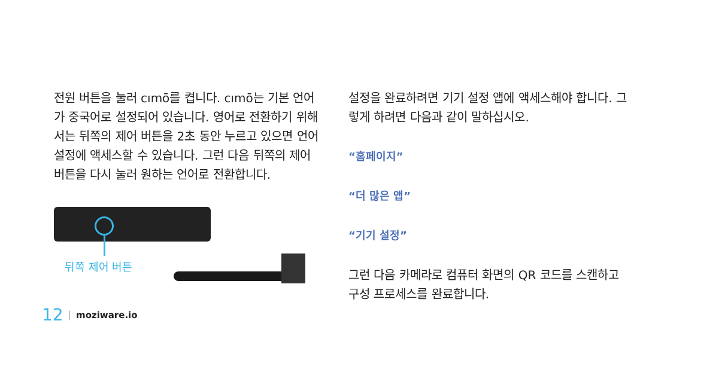전원 버튼을 눌러 cımō를 켭니다. cımō는 기본 언어가 중국어로 설정되어 있습니다. 영어로 전환하기 위해서는 뒤쪽의 제어 버튼을 2초 동안 누르고 있으면 언어 설정에 액세스할 수 있습니다. 그런 다음 뒤쪽의 제어 버튼을 다시 눌러 원하는 언어로 전환합니다.
뒤쪽 제어 버튼
설정을 완료하려면 기기 설정 앱에 액세스해야 합니다. 그렇게 하려면 다음과 같이 말하십시오.
“홈페이지”
“더 많은 앱”
“기기 설정”
그런 다음 카메라로 컴퓨터 화면의 QR 코드를 스캔하고 구성 프로세스를 완료합니다.
12 | moziware.io